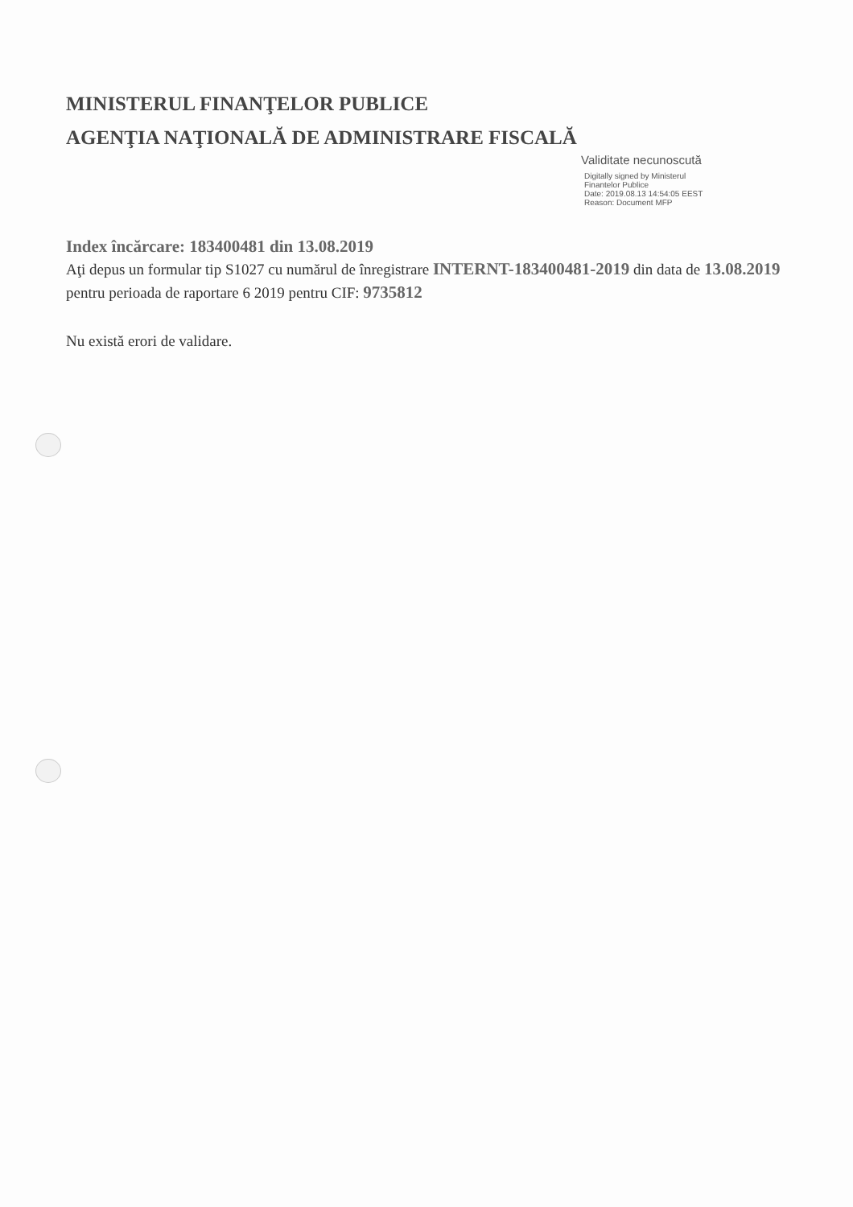MINISTERUL FINANŢELOR PUBLICE
AGENŢIA NAŢIONALĂ DE ADMINISTRARE FISCALĂ
Validitate necunoscută
Digitally signed by Ministerul
Finantelor Publice
Date: 2019.08.13 14:54:05 EEST
Reason: Document MFP
Index încărcare: 183400481 din 13.08.2019
Aţi depus un formular tip S1027 cu numărul de înregistrare INTERNT-183400481-2019 din data de 13.08.2019 pentru perioada de raportare 6 2019 pentru CIF: 9735812
Nu există erori de validare.